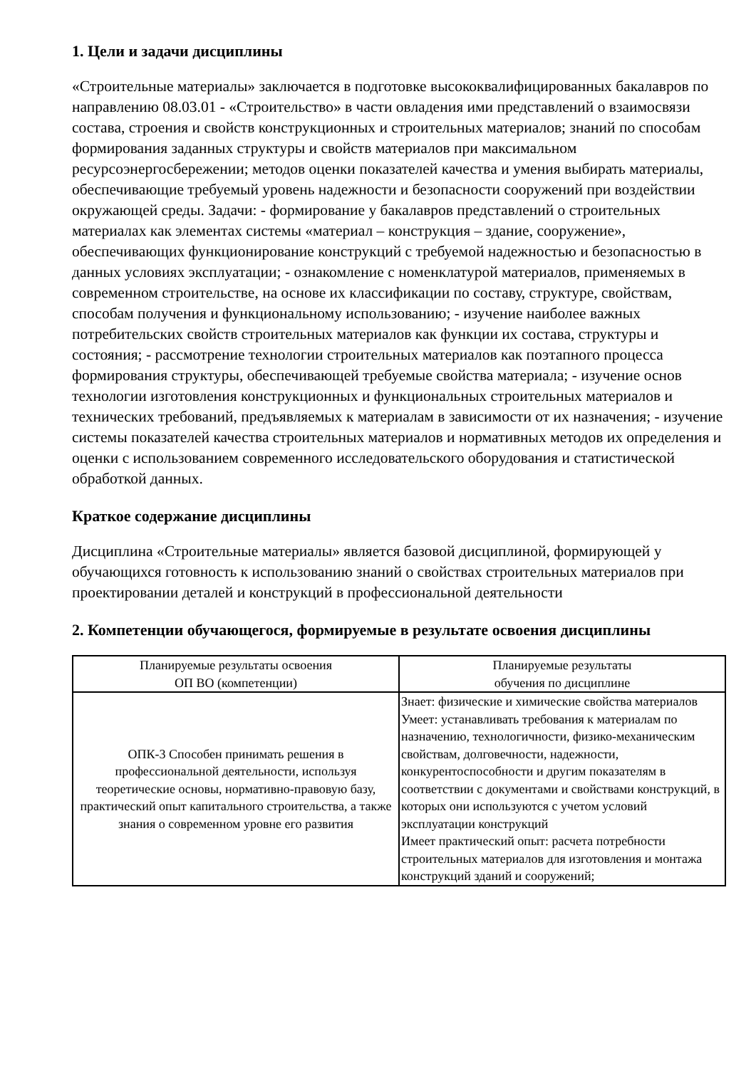1. Цели и задачи дисциплины
«Строительные материалы» заключается в подготовке высококвалифицированных бакалавров по направлению 08.03.01 - «Строительство» в части овладения ими представлений о взаимосвязи состава, строения и свойств конструкционных и строительных материалов; знаний по способам формирования заданных структуры и свойств материалов при максимальном ресурсоэнергосбережении; методов оценки показателей качества и умения выбирать материалы, обеспечивающие требуемый уровень надежности и безопасности сооружений при воздействии окружающей среды. Задачи: - формирование у бакалавров представлений о строительных материалах как элементах системы «материал – конструкция – здание, сооружение», обеспечивающих функционирование конструкций с требуемой надежностью и безопасностью в данных условиях эксплуатации; - ознакомление с номенклатурой материалов, применяемых в современном строительстве, на основе их классификации по составу, структуре, свойствам, способам получения и функциональному использованию; - изучение наиболее важных потребительских свойств строительных материалов как функции их состава, структуры и состояния; - рассмотрение технологии строительных материалов как поэтапного процесса формирования структуры, обеспечивающей требуемые свойства материала; - изучение основ технологии изготовления конструкционных и функциональных строительных материалов и технических требований, предъявляемых к материалам в зависимости от их назначения; - изучение системы показателей качества строительных материалов и нормативных методов их определения и оценки с использованием современного исследовательского оборудования и статистической обработкой данных.
Краткое содержание дисциплины
Дисциплина «Строительные материалы» является базовой дисциплиной, формирующей у обучающихся готовность к использованию знаний о свойствах строительных материалов при проектировании деталей и конструкций в профессиональной деятельности
2. Компетенции обучающегося, формируемые в результате освоения дисциплины
| Планируемые результаты освоения ОП ВО (компетенции) | Планируемые результаты обучения по дисциплине |
| --- | --- |
| ОПК-3 Способен принимать решения в профессиональной деятельности, используя теоретические основы, нормативно-правовую базу, практический опыт капитального строительства, а также знания о современном уровне его развития | Знает: физические и химические свойства материалов Умеет: устанавливать требования к материалам по назначению, технологичности, физико-механическим свойствам, долговечности, надежности, конкурентоспособности и другим показателям в соответствии с документами и свойствами конструкций, в которых они используются с учетом условий эксплуатации конструкций Имеет практический опыт: расчета потребности строительных материалов для изготовления и монтажа конструкций зданий и сооружений; |